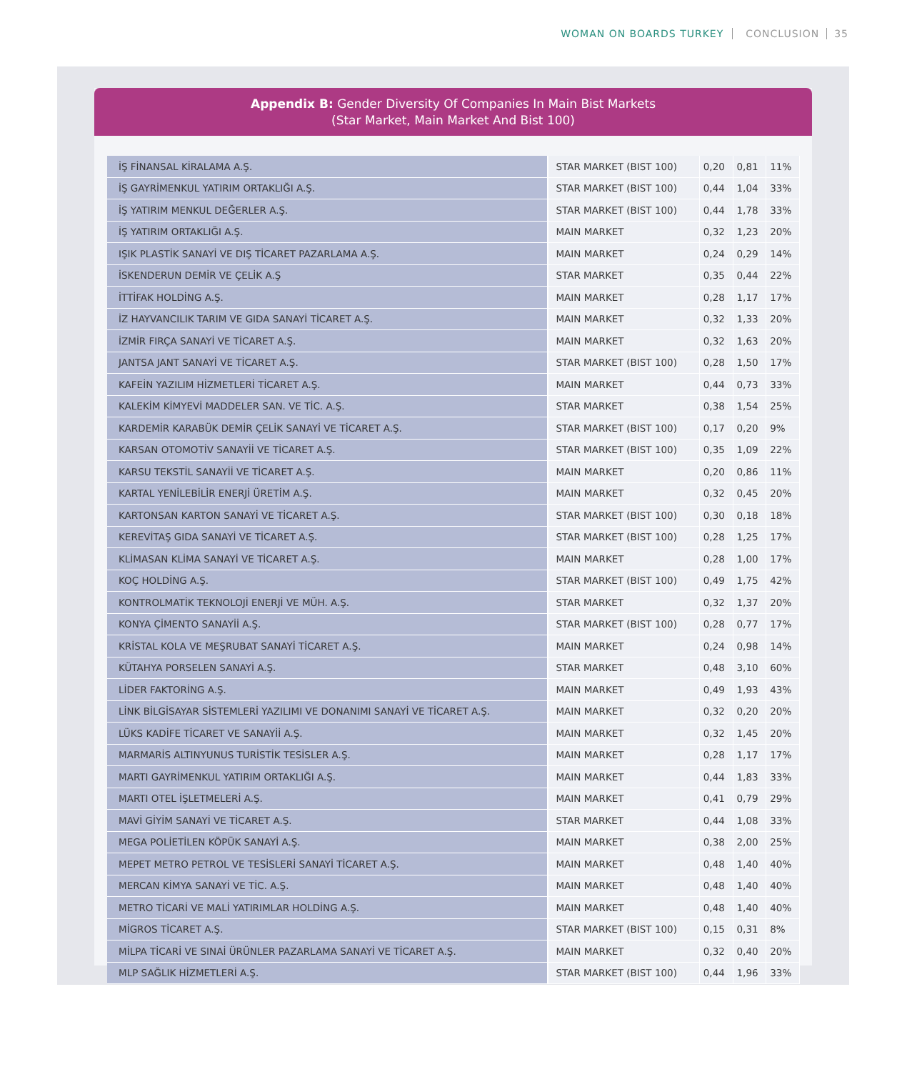WOMAN ON BOARDS TURKEY CONCLUSION 35
Appendix B: Gender Diversity Of Companies In Main Bist Markets
(Star Market, Main Market And Bist 100)
| İŞ FİNANSAL KİRALAMA A.Ş. | STAR MARKET (BIST 100) | 0,20 | 0,81 | 11% |
| İŞ GAYRİMENKUL YATIRIM ORTAKLIĞI A.Ş. | STAR MARKET (BIST 100) | 0,44 | 1,04 | 33% |
| İŞ YATIRIM MENKUL DEĞERLER A.Ş. | STAR MARKET (BIST 100) | 0,44 | 1,78 | 33% |
| İŞ YATIRIM ORTAKLIĞI A.Ş. | MAIN MARKET | 0,32 | 1,23 | 20% |
| IŞIK PLASTİK SANAYİ VE DIŞ TİCARET PAZARLAMA A.Ş. | MAIN MARKET | 0,24 | 0,29 | 14% |
| İSKENDERUN DEMİR VE ÇELİK A.Ş | STAR MARKET | 0,35 | 0,44 | 22% |
| İTTİFAK HOLDİNG A.Ş. | MAIN MARKET | 0,28 | 1,17 | 17% |
| İZ HAYVANCILIK TARIM VE GIDA SANAYİ TİCARET A.Ş. | MAIN MARKET | 0,32 | 1,33 | 20% |
| İZMİR FIRÇA SANAYİ VE TİCARET A.Ş. | MAIN MARKET | 0,32 | 1,63 | 20% |
| JANTSA JANT SANAYİ VE TİCARET A.Ş. | STAR MARKET (BIST 100) | 0,28 | 1,50 | 17% |
| KAFEİN YAZILIM HİZMETLERİ TİCARET A.Ş. | MAIN MARKET | 0,44 | 0,73 | 33% |
| KALEKİM KİMYEVİ MADDELER SAN. VE TİC. A.Ş. | STAR MARKET | 0,38 | 1,54 | 25% |
| KARDEMİR KARABÜK DEMİR ÇELİK SANAYİ VE TİCARET A.Ş. | STAR MARKET (BIST 100) | 0,17 | 0,20 | 9% |
| KARSAN OTOMOTİV SANAYİİ VE TİCARET A.Ş. | STAR MARKET (BIST 100) | 0,35 | 1,09 | 22% |
| KARSU TEKSTİL SANAYİİ VE TİCARET A.Ş. | MAIN MARKET | 0,20 | 0,86 | 11% |
| KARTAL YENİLEBİLİR ENERJİ ÜRETİM A.Ş. | MAIN MARKET | 0,32 | 0,45 | 20% |
| KARTONSAN KARTON SANAYİ VE TİCARET A.Ş. | STAR MARKET (BIST 100) | 0,30 | 0,18 | 18% |
| KEREVİTAŞ GIDA SANAYİ VE TİCARET A.Ş. | STAR MARKET (BIST 100) | 0,28 | 1,25 | 17% |
| KLİMASAN KLİMA SANAYİ VE TİCARET A.Ş. | MAIN MARKET | 0,28 | 1,00 | 17% |
| KOÇ HOLDİNG A.Ş. | STAR MARKET (BIST 100) | 0,49 | 1,75 | 42% |
| KONTROLMATİK TEKNOLOJİ ENERJİ VE MÜH. A.Ş. | STAR MARKET | 0,32 | 1,37 | 20% |
| KONYA ÇİMENTO SANAYİİ A.Ş. | STAR MARKET (BIST 100) | 0,28 | 0,77 | 17% |
| KRİSTAL KOLA VE MEŞRUBAT SANAYİ TİCARET A.Ş. | MAIN MARKET | 0,24 | 0,98 | 14% |
| KÜTAHYA PORSELEN SANAYİ A.Ş. | STAR MARKET | 0,48 | 3,10 | 60% |
| LİDER FAKTORİNG A.Ş. | MAIN MARKET | 0,49 | 1,93 | 43% |
| LİNK BİLGİSAYAR SİSTEMLERİ YAZILIMI VE DONANIMI SANAYİ VE TİCARET A.Ş. | MAIN MARKET | 0,32 | 0,20 | 20% |
| LÜKS KADİFE TİCARET VE SANAYİİ A.Ş. | MAIN MARKET | 0,32 | 1,45 | 20% |
| MARMARİS ALTINYUNUS TURİSTİK TESİSLER A.Ş. | MAIN MARKET | 0,28 | 1,17 | 17% |
| MARTI GAYRİMENKUL YATIRIM ORTAKLIĞI A.Ş. | MAIN MARKET | 0,44 | 1,83 | 33% |
| MARTI OTEL İŞLETMELERİ A.Ş. | MAIN MARKET | 0,41 | 0,79 | 29% |
| MAVİ GİYİM SANAYİ VE TİCARET A.Ş. | STAR MARKET | 0,44 | 1,08 | 33% |
| MEGA POLİETİLEN KÖPÜK SANAYİ A.Ş. | MAIN MARKET | 0,38 | 2,00 | 25% |
| MEPET METRO PETROL VE TESİSLERİ SANAYİ TİCARET A.Ş. | MAIN MARKET | 0,48 | 1,40 | 40% |
| MERCAN KİMYA SANAYİ VE TİC. A.Ş. | MAIN MARKET | 0,48 | 1,40 | 40% |
| METRO TİCARİ VE MALİ YATIRIMLAR HOLDİNG A.Ş. | MAIN MARKET | 0,48 | 1,40 | 40% |
| MİGROS TİCARET A.Ş. | STAR MARKET (BIST 100) | 0,15 | 0,31 | 8% |
| MİLPA TİCARİ VE SINAİ ÜRÜNLER PAZARLAMA SANAYİ VE TİCARET A.Ş. | MAIN MARKET | 0,32 | 0,40 | 20% |
| MLP SAĞLIK HİZMETLERİ A.Ş. | STAR MARKET (BIST 100) | 0,44 | 1,96 | 33% |